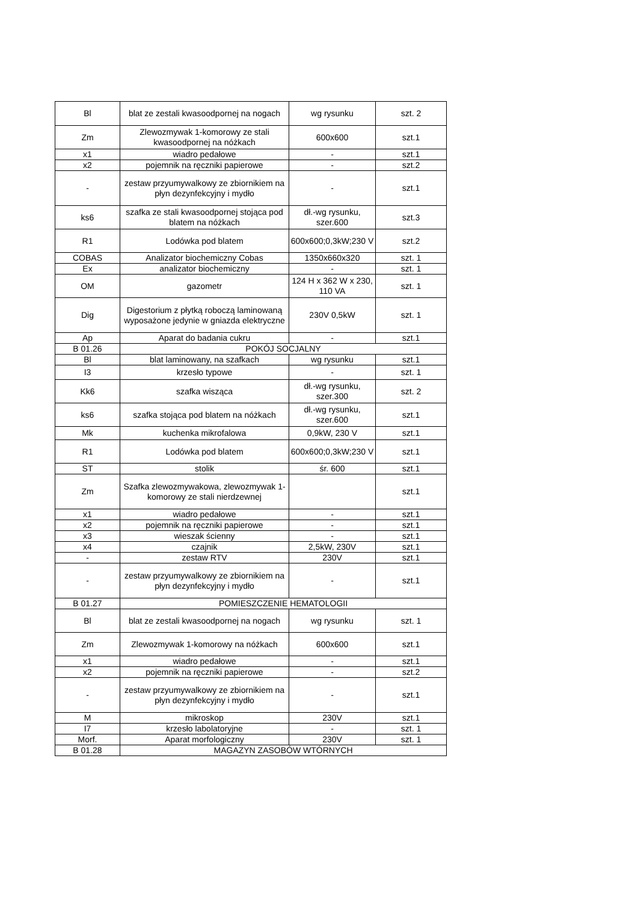| Bl | blat ze zestali kwasoodpornej na nogach | wg rysunku | szt. 2 |
| Zm | Zlewozmywak 1-komorowy ze stali kwasoodpornej na nóżkach | 600x600 | szt.1 |
| x1 | wiadro pedałowe | - | szt.1 |
| x2 | pojemnik na ręczniki papierowe | - | szt.2 |
| - | zestaw przyumywalkowy ze zbiornikiem na płyn dezynfekcyjny i mydło | - | szt.1 |
| ks6 | szafka ze stali kwasoodpornej stojąca pod blatem na nóżkach | dł.-wg rysunku, szer.600 | szt.3 |
| R1 | Lodówka pod blatem | 600x600;0,3kW;230 V | szt.2 |
| COBAS | Analizator biochemiczny Cobas | 1350x660x320 | szt. 1 |
| Ex | analizator biochemiczny | - | szt. 1 |
| OM | gazometr | 124 H x 362 W x 230, 110 VA | szt. 1 |
| Dig | Digestorium z płytką roboczą laminowaną wyposażone jedynie w gniazda elektryczne | 230V 0,5kW | szt. 1 |
| Ap | Aparat do badania cukru | - | szt.1 |
| B 01.26 | POKÓJ SOCJALNY | | |
| Bl | blat laminowany, na szafkach | wg rysunku | szt.1 |
| I3 | krzesło typowe | - | szt. 1 |
| Kk6 | szafka wisząca | dł.-wg rysunku, szer.300 | szt. 2 |
| ks6 | szafka stojąca pod blatem na nóżkach | dł.-wg rysunku, szer.600 | szt.1 |
| Mk | kuchenka mikrofalowa | 0,9kW, 230 V | szt.1 |
| R1 | Lodówka pod blatem | 600x600;0,3kW;230 V | szt.1 |
| ST | stolik | śr. 600 | szt.1 |
| Zm | Szafka zlewozmywakowa, zlewozmywak 1-komorowy ze stali nierdzewnej | | szt.1 |
| x1 | wiadro pedałowe | - | szt.1 |
| x2 | pojemnik na ręczniki papierowe | - | szt.1 |
| x3 | wieszak ścienny | - | szt.1 |
| x4 | czajnik | 2,5kW, 230V | szt.1 |
| - | zestaw RTV | 230V | szt.1 |
| - | zestaw przyumywalkowy ze zbiornikiem na płyn dezynfekcyjny i mydło | - | szt.1 |
| B 01.27 | POMIESZCZENIE HEMATOLOGII | | |
| Bl | blat ze zestali kwasoodpornej na nogach | wg rysunku | szt. 1 |
| Zm | Zlewozmywak 1-komorowy na nóżkach | 600x600 | szt.1 |
| x1 | wiadro pedałowe | - | szt.1 |
| x2 | pojemnik na ręczniki papierowe | - | szt.2 |
| - | zestaw przyumywalkowy ze zbiornikiem na płyn dezynfekcyjny i mydło | - | szt.1 |
| M | mikroskop | 230V | szt.1 |
| I7 | krzesło labolatoryjne | - | szt. 1 |
| Morf. | Aparat morfologiczny | 230V | szt. 1 |
| B 01.28 | MAGAZYN ZASOBÓW WTÓRNYCH | | |